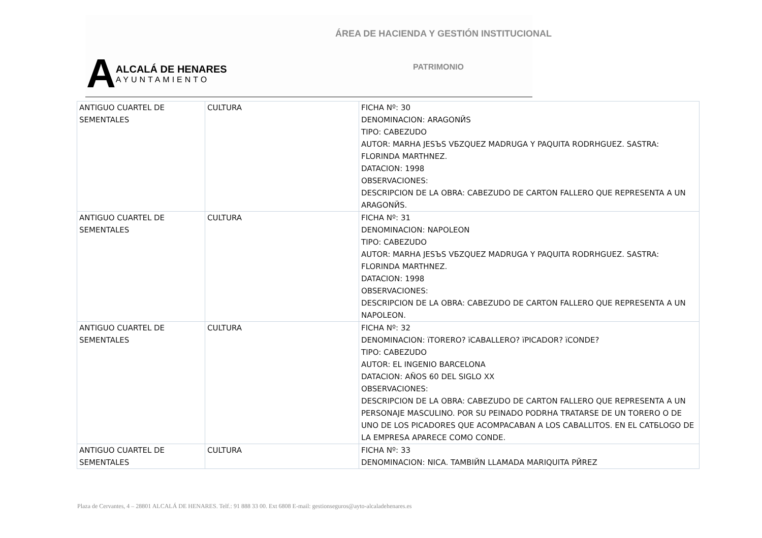ÁREA DE HACIENDA Y GESTIÓN INSTITUCIONAL
PATRIMONIO
A
ALCALÁ DE HENARES
AYUNTAMIENTO
| ANTIGUO CUARTEL DE SEMENTALES | CULTURA | FICHA Nº: 30 DENOMINACION: ARAGONЙS TIPO: CABEZUDO AUTOR: MARHA JESЪS VБZQUEZ MADRUGA Y PAQUITA RODRHGUEZ. SASTRA: FLORINDA MARTHNEZ. DATACION: 1998 OBSERVACIONES: DESCRIPCION DE LA OBRA: CABEZUDO DE CARTON FALLERO QUE REPRESENTA A UN ARAGONЙS. |
| ANTIGUO CUARTEL DE SEMENTALES | CULTURA | FICHA Nº: 31 DENOMINACION: NAPOLEON TIPO: CABEZUDO AUTOR: MARHA JESЪS VБZQUEZ MADRUGA Y PAQUITA RODRHGUEZ. SASTRA: FLORINDA MARTHNEZ. DATACION: 1998 OBSERVACIONES: DESCRIPCION DE LA OBRA: CABEZUDO DE CARTON FALLERO QUE REPRESENTA A UN NAPOLEON. |
| ANTIGUO CUARTEL DE SEMENTALES | CULTURA | FICHA Nº: 32 DENOMINACION: ïTORERO? ïCABALLERO? ïPICADOR? ïCONDE? TIPO: CABEZUDO AUTOR: EL INGENIO BARCELONA DATACION: AÑOS 60 DEL SIGLO XX OBSERVACIONES: DESCRIPCION DE LA OBRA: CABEZUDO DE CARTON FALLERO QUE REPRESENTA A UN PERSONAJE MASCULINO. POR SU PEINADO PODRHA TRATARSE DE UN TORERO O DE UNO DE LOS PICADORES QUE ACOMPACABAN A LOS CABALLITOS. EN EL CATБLOGO DE LA EMPRESA APARECE COMO CONDE. |
| ANTIGUO CUARTEL DE SEMENTALES | CULTURA | FICHA Nº: 33 DENOMINACION: NICA. TAMBIЙN LLAMADA MARIQUITA PЙREZ |
Plaza de Cervantes, 4 – 28801 ALCALÁ DE HENARES. Telf.: 91 888 33 00. Ext 6808 E-mail: gestionseguros@ayto-alcaladehenares.es